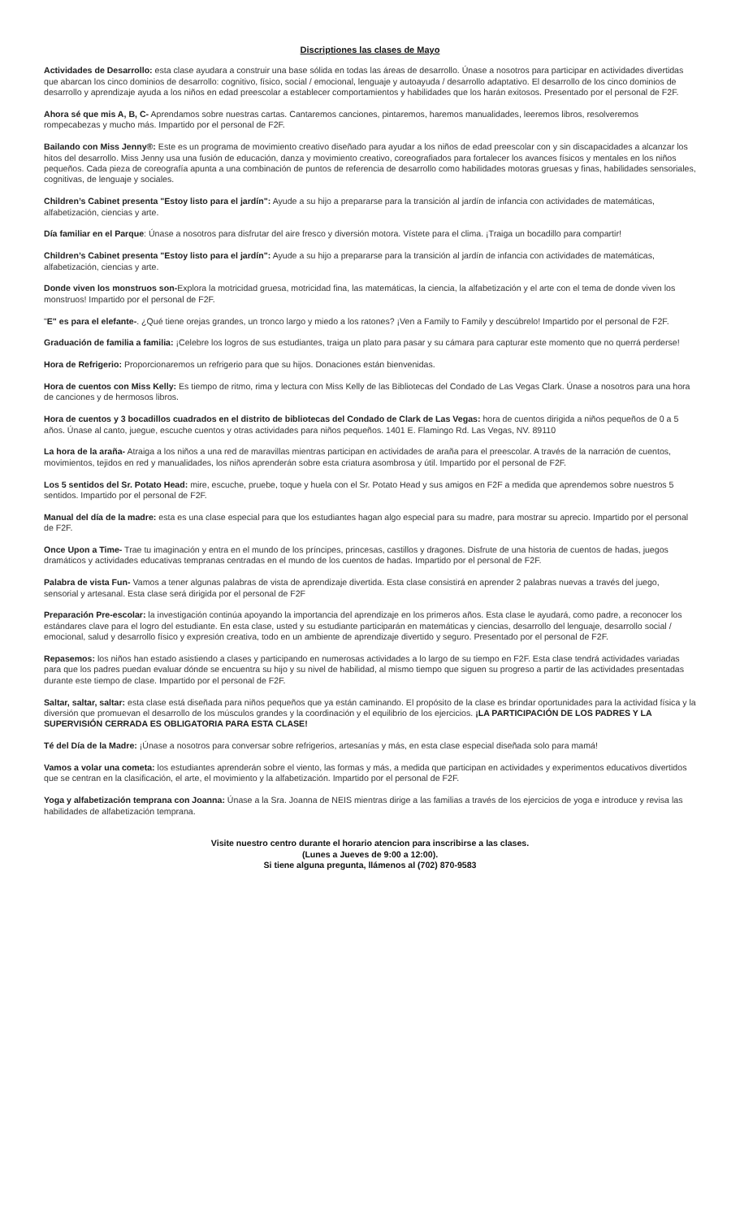Discriptiones las clases de Mayo
Actividades de Desarrollo: esta clase ayudara a construir una base sólida en todas las áreas de desarrollo. Únase a nosotros para participar en actividades divertidas que abarcan los cinco dominios de desarrollo: cognitivo, físico, social / emocional, lenguaje y autoayuda / desarrollo adaptativo. El desarrollo de los cinco dominios de desarrollo y aprendizaje ayuda a los niños en edad preescolar a establecer comportamientos y habilidades que los harán exitosos. Presentado por el personal de F2F.
Ahora sé que mis A, B, C- Aprendamos sobre nuestras cartas. Cantaremos canciones, pintaremos, haremos manualidades, leeremos libros, resolveremos rompecabezas y mucho más. Impartido por el personal de F2F.
Bailando con Miss Jenny®: Este es un programa de movimiento creativo diseñado para ayudar a los niños de edad preescolar con y sin discapacidades a alcanzar los hitos del desarrollo. Miss Jenny usa una fusión de educación, danza y movimiento creativo, coreografiados para fortalecer los avances físicos y mentales en los niños pequeños. Cada pieza de coreografía apunta a una combinación de puntos de referencia de desarrollo como habilidades motoras gruesas y finas, habilidades sensoriales, cognitivas, de lenguaje y sociales.
Children’s Cabinet presenta "Estoy listo para el jardín": Ayude a su hijo a prepararse para la transición al jardín de infancia con actividades de matemáticas, alfabetización, ciencias y arte.
Día familiar en el Parque: Únase a nosotros para disfrutar del aire fresco y diversión motora. Vístete para el clima. ¡Traiga un bocadillo para compartir!
Children’s Cabinet presenta "Estoy listo para el jardín": Ayude a su hijo a prepararse para la transición al jardín de infancia con actividades de matemáticas, alfabetización, ciencias y arte.
Donde viven los monstruos son-Explora la motricidad gruesa, motricidad fina, las matemáticas, la ciencia, la alfabetización y el arte con el tema de donde viven los monstruos! Impartido por el personal de F2F.
"E" es para el elefante-. ¿Qué tiene orejas grandes, un tronco largo y miedo a los ratones? ¡Ven a Family to Family y descúbrelo! Impartido por el personal de F2F.
Graduación de familia a familia: ¡Celebre los logros de sus estudiantes, traiga un plato para pasar y su cámara para capturar este momento que no querrá perderse!
Hora de Refrigerio: Proporcionaremos un refrigerio para que su hijos. Donaciones están bienvenidas.
Hora de cuentos con Miss Kelly: Es tiempo de ritmo, rima y lectura con Miss Kelly de las Bibliotecas del Condado de Las Vegas Clark. Únase a nosotros para una hora de canciones y de hermosos libros.
Hora de cuentos y 3 bocadillos cuadrados en el distrito de bibliotecas del Condado de Clark de Las Vegas: hora de cuentos dirigida a niños pequeños de 0 a 5 años. Únase al canto, juegue, escuche cuentos y otras actividades para niños pequeños. 1401 E. Flamingo Rd. Las Vegas, NV. 89110
La hora de la araña- Atraiga a los niños a una red de maravillas mientras participan en actividades de araña para el preescolar. A través de la narración de cuentos, movimientos, tejidos en red y manualidades, los niños aprenderán sobre esta criatura asombrosa y útil. Impartido por el personal de F2F.
Los 5 sentidos del Sr. Potato Head: mire, escuche, pruebe, toque y huela con el Sr. Potato Head y sus amigos en F2F a medida que aprendemos sobre nuestros 5 sentidos. Impartido por el personal de F2F.
Manual del día de la madre: esta es una clase especial para que los estudiantes hagan algo especial para su madre, para mostrar su aprecio. Impartido por el personal de F2F.
Once Upon a Time- Trae tu imaginación y entra en el mundo de los príncipes, princesas, castillos y dragones. Disfrute de una historia de cuentos de hadas, juegos dramáticos y actividades educativas tempranas centradas en el mundo de los cuentos de hadas. Impartido por el personal de F2F.
Palabra de vista Fun- Vamos a tener algunas palabras de vista de aprendizaje divertida. Esta clase consistirá en aprender 2 palabras nuevas a través del juego, sensorial y artesanal. Esta clase será dirigida por el personal de F2F
Preparación Pre-escolar: la investigación continúa apoyando la importancia del aprendizaje en los primeros años. Esta clase le ayudará, como padre, a reconocer los estándares clave para el logro del estudiante. En esta clase, usted y su estudiante participarán en matemáticas y ciencias, desarrollo del lenguaje, desarrollo social / emocional, salud y desarrollo físico y expresión creativa, todo en un ambiente de aprendizaje divertido y seguro. Presentado por el personal de F2F.
Repasemos: los niños han estado asistiendo a clases y participando en numerosas actividades a lo largo de su tiempo en F2F. Esta clase tendrá actividades variadas para que los padres puedan evaluar dónde se encuentra su hijo y su nivel de habilidad, al mismo tiempo que siguen su progreso a partir de las actividades presentadas durante este tiempo de clase. Impartido por el personal de F2F.
Saltar, saltar, saltar: esta clase está diseñada para niños pequeños que ya están caminando. El propósito de la clase es brindar oportunidades para la actividad física y la diversión que promuevan el desarrollo de los músculos grandes y la coordinación y el equilibrio de los ejercicios. ¡LA PARTICIPACIÓN DE LOS PADRES Y LA SUPERVISIÓN CERRADA ES OBLIGATORIA PARA ESTA CLASE!
Té del Día de la Madre: ¡Únase a nosotros para conversar sobre refrigerios, artesanías y más, en esta clase especial diseñada solo para mamá!
Vamos a volar una cometa: los estudiantes aprenderán sobre el viento, las formas y más, a medida que participan en actividades y experimentos educativos divertidos que se centran en la clasificación, el arte, el movimiento y la alfabetización. Impartido por el personal de F2F.
Yoga y alfabetización temprana con Joanna: Únase a la Sra. Joanna de NEIS mientras dirige a las familias a través de los ejercicios de yoga e introduce y revisa las habilidades de alfabetización temprana.
Visite nuestro centro durante el horario atencion para inscribirse a las clases.
(Lunes a Jueves de 9:00 a 12:00).
Si tiene alguna pregunta, llámenos al (702) 870-9583